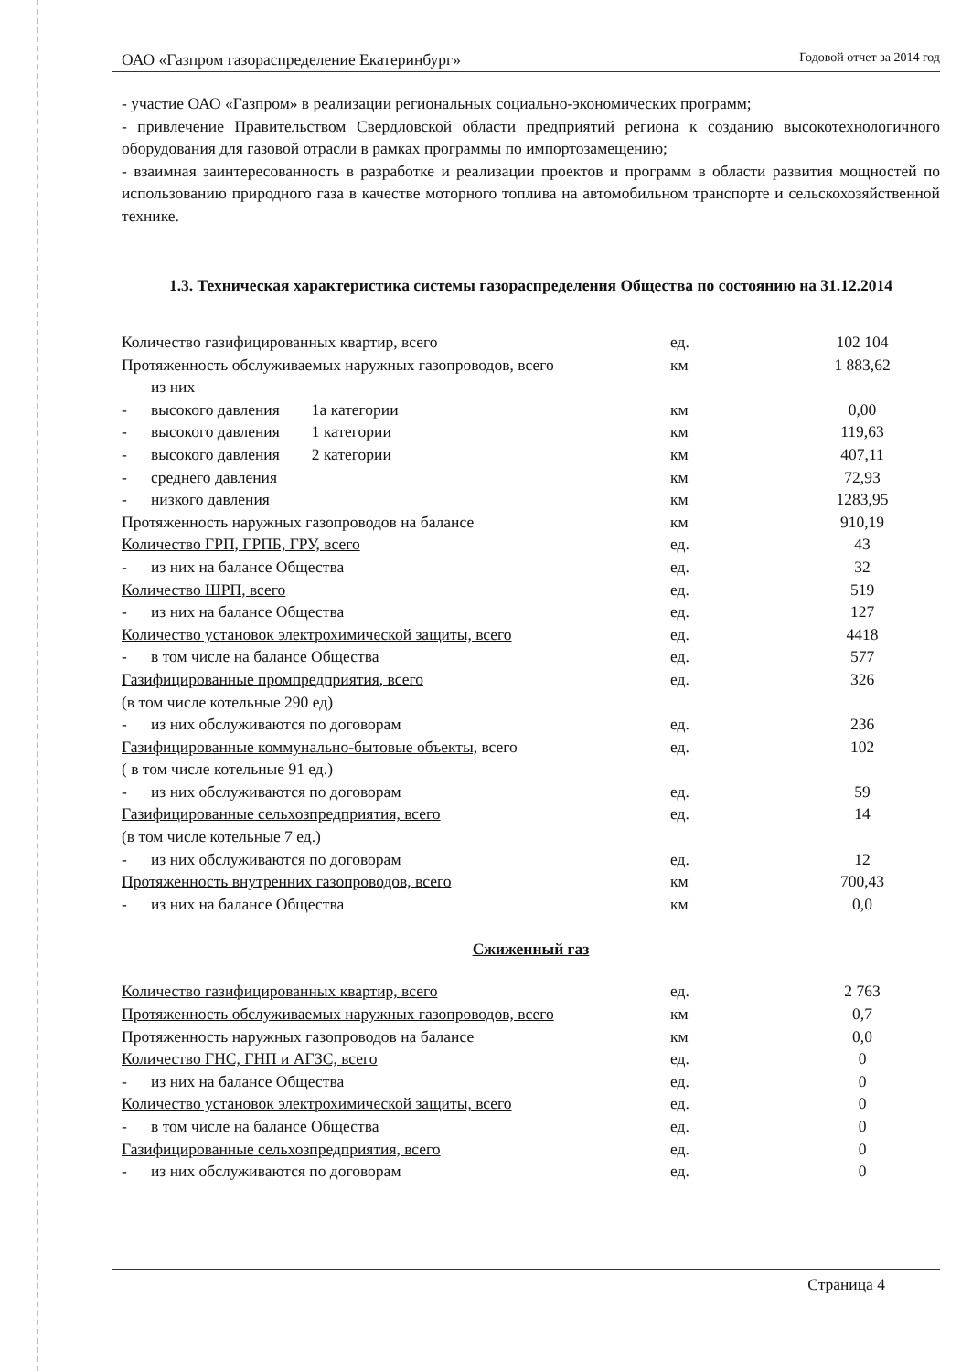ОАО «Газпром газораспределение Екатеринбург» Годовой отчет за 2014 год
- участие ОАО «Газпром» в реализации региональных социально-экономических программ;
- привлечение Правительством Свердловской области предприятий региона к созданию высокотехнологичного оборудования для газовой отрасли в рамках программы по импортозамещению;
- взаимная заинтересованность в разработке и реализации проектов и программ в области развития мощностей по использованию природного газа в качестве моторного топлива на автомобильном транспорте и сельскохозяйственной технике.
1.3. Техническая характеристика системы газораспределения Общества по состоянию на 31.12.2014
| Количество газифицированных квартир, всего | ед. | 102 104 |
| Протяженность обслуживаемых наружных газопроводов, всего | км | 1 883,62 |
| из них | | |
| - высокого давления 1а категории | км | 0,00 |
| - высокого давления 1 категории | км | 119,63 |
| - высокого давления 2 категории | км | 407,11 |
| - среднего давления | км | 72,93 |
| - низкого давления | км | 1283,95 |
| Протяженность наружных газопроводов на балансе | км | 910,19 |
| Количество ГРП, ГРПБ, ГРУ, всего | ед. | 43 |
| - из них на балансе Общества | ед. | 32 |
| Количество ШРП, всего | ед. | 519 |
| - из них на балансе Общества | ед. | 127 |
| Количество установок электрохимической защиты, всего | ед. | 4418 |
| - в том числе на балансе Общества | ед. | 577 |
| Газифицированные промпредприятия, всего | ед. | 326 |
| (в том числе котельные 290 ед) | | |
| - из них обслуживаются по договорам | ед. | 236 |
| Газифицированные коммунально-бытовые объекты, всего | ед. | 102 |
| ( в том числе котельные 91 ед.) | | |
| - из них обслуживаются по договорам | ед. | 59 |
| Газифицированные сельхозпредприятия, всего | ед. | 14 |
| (в том числе котельные 7 ед.) | | |
| - из них обслуживаются по договорам | ед. | 12 |
| Протяженность внутренних газопроводов, всего | км | 700,43 |
| - из них на балансе Общества | км | 0,0 |
Сжиженный газ
| Количество газифицированных квартир, всего | ед. | 2 763 |
| Протяженность обслуживаемых наружных газопроводов, всего | км | 0,7 |
| Протяженность наружных газопроводов на балансе | км | 0,0 |
| Количество ГНС, ГНП и АГЗС, всего | ед. | 0 |
| - из них на балансе Общества | ед. | 0 |
| Количество установок электрохимической защиты, всего | ед. | 0 |
| - в том числе на балансе Общества | ед. | 0 |
| Газифицированные сельхозпредприятия, всего | ед. | 0 |
| - из них обслуживаются по договорам | ед. | 0 |
Страница 4